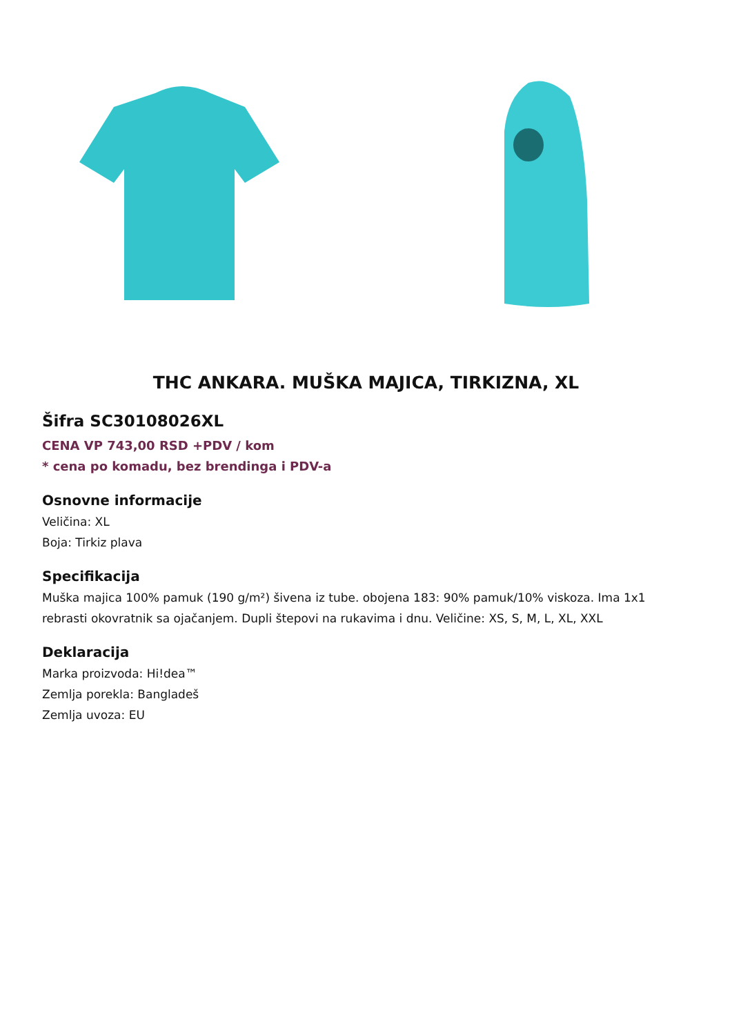THC ANKARA. MUŠKA MAJICA, TIRKIZNA, XL
Šifra SC30108026XL
CENA VP 743,00 RSD +PDV / kom
* cena po komadu, bez brendinga i PDV-a
Osnovne informacije
Veličina: XL
Boja: Tirkiz plava
Specifikacija
Muška majica 100% pamuk (190 g/m²) šivena iz tube. obojena 183: 90% pamuk/10% viskoza. Ima 1x1 rebrasti okovratnik sa ojačanjem. Dupli štepovi na rukavima i dnu. Veličine: XS, S, M, L, XL, XXL
Deklaracija
Marka proizvoda: Hi!dea™
Zemlja porekla: Bangladeš
Zemlja uvoza: EU